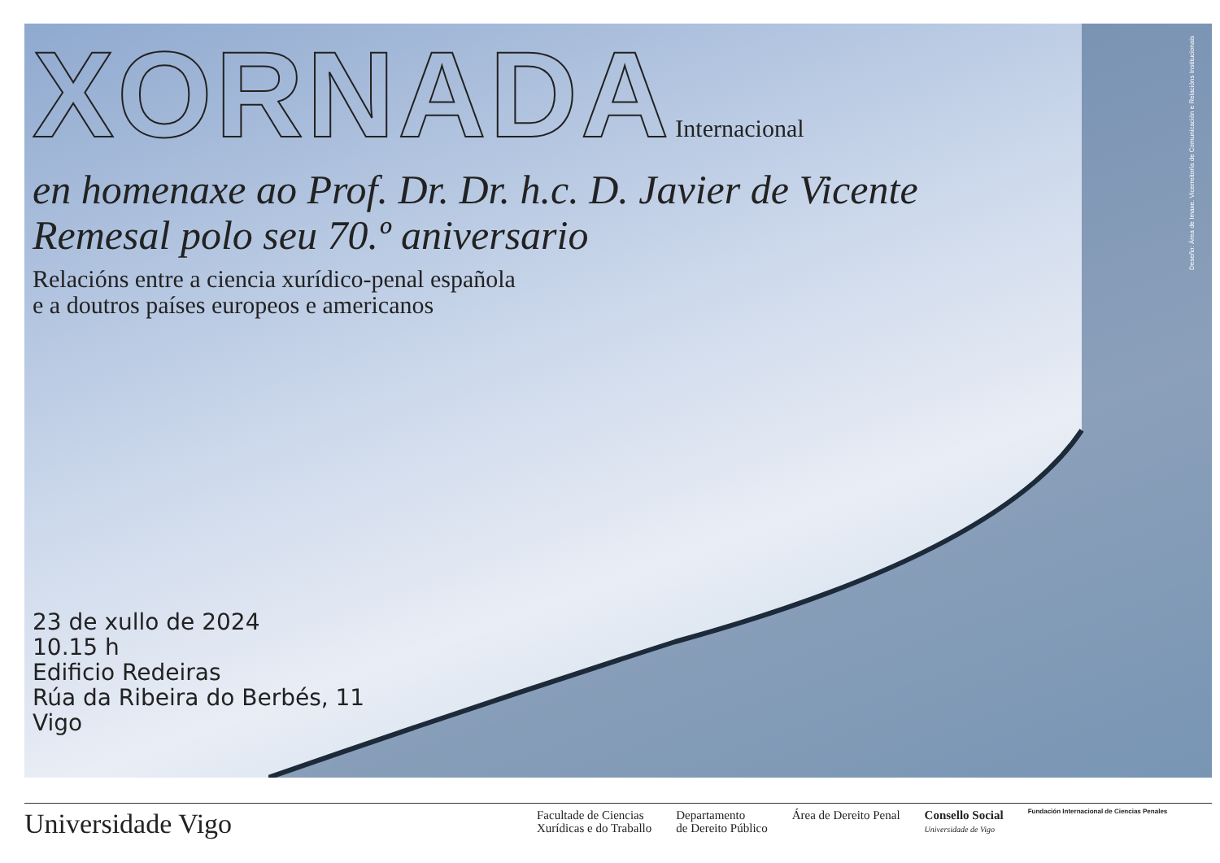Deseño: Área de Imaxe. Vicerreitoría de Comunicación e Relacións Institucionais
XORNADA
Internacional
en homenaxe ao Prof. Dr. Dr. h.c. D. Javier de Vicente Remesal polo seu 70.º aniversario
Relacións entre a ciencia xurídico-penal española
e a doutros países europeos e americanos
23 de xullo de 2024
10.15 h
Edificio Redeiras
Rúa da Ribeira do Berbés, 11
Vigo
Universidade Vigo
Facultade de Ciencias
Xurídicas e do Traballo
Departamento
de Dereito Público
Área de Dereito Penal Consello Social
Universidade de Vigo
Fundación Internacional de Ciencias Penales